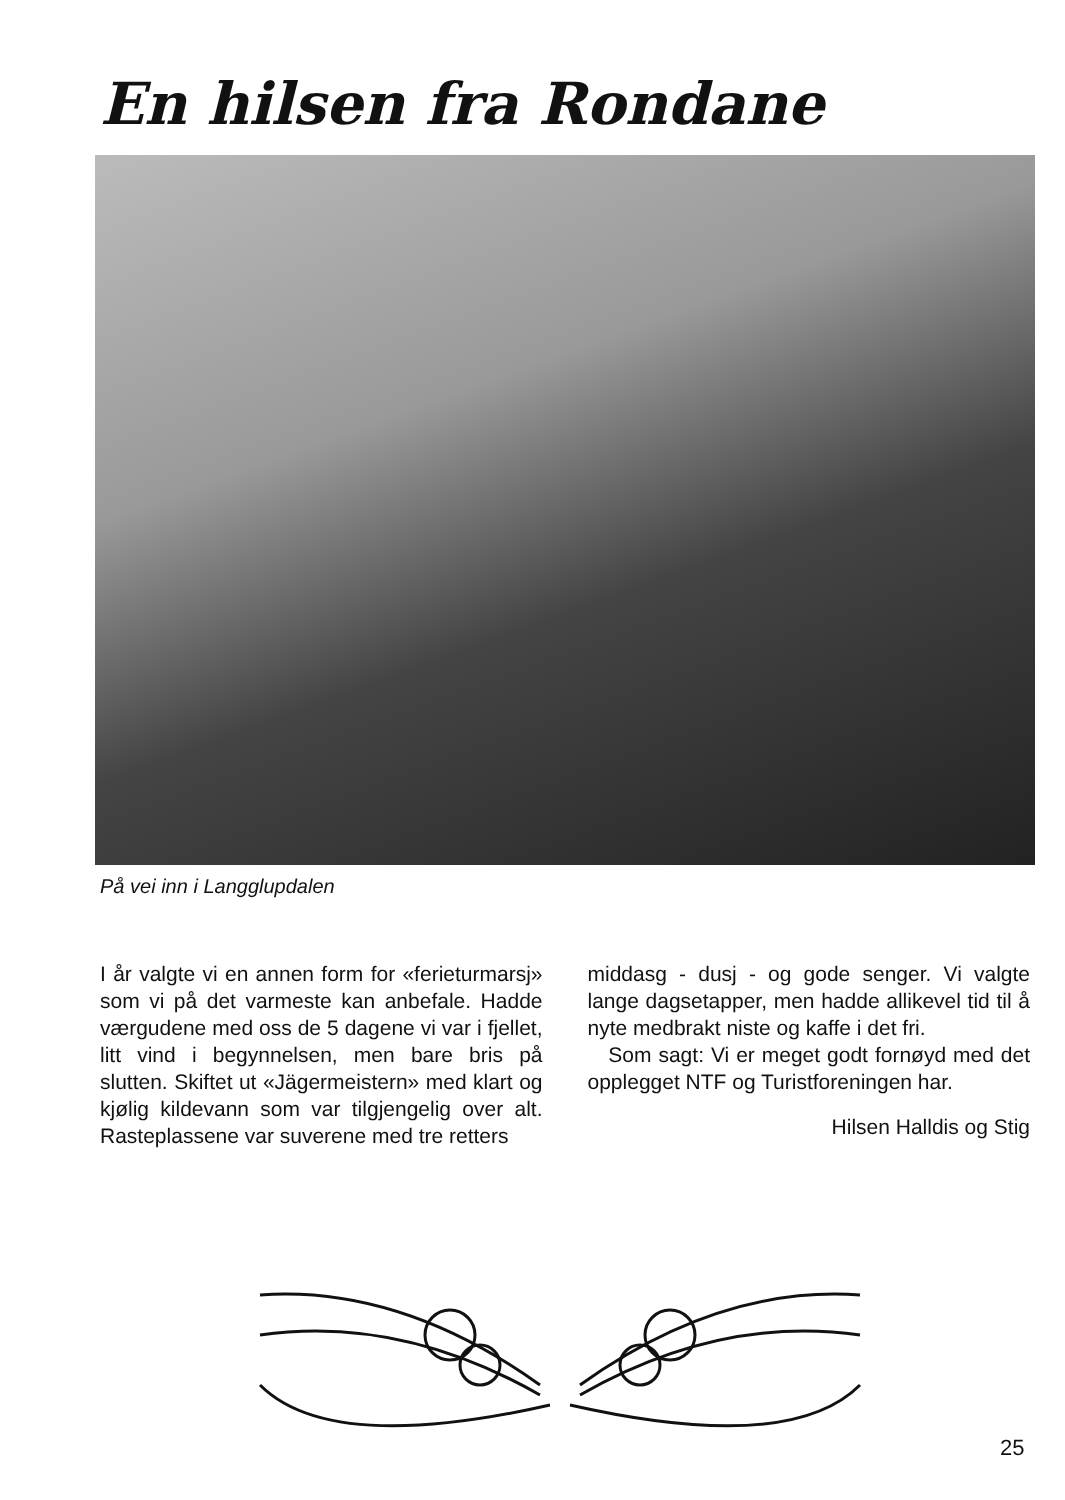En hilsen fra Rondane
På vei inn i Langglupdalen
I år valgte vi en annen form for «ferieturmarsj» som vi på det varmeste kan anbefale. Hadde værgudene med oss de 5 dagene vi var i fjellet, litt vind i begynnelsen, men bare bris på slutten. Skiftet ut «Jägermeistern» med klart og kjølig kildevann som var tilgjengelig over alt. Rasteplassene var suverene med tre retters
middasg - dusj - og gode senger. Vi valgte lange dagsetapper, men hadde allikevel tid til å nyte medbrakt niste og kaffe i det fri.
Som sagt: Vi er meget godt fornøyd med det opplegget NTF og Turistforeningen har.
Hilsen Halldis og Stig
25